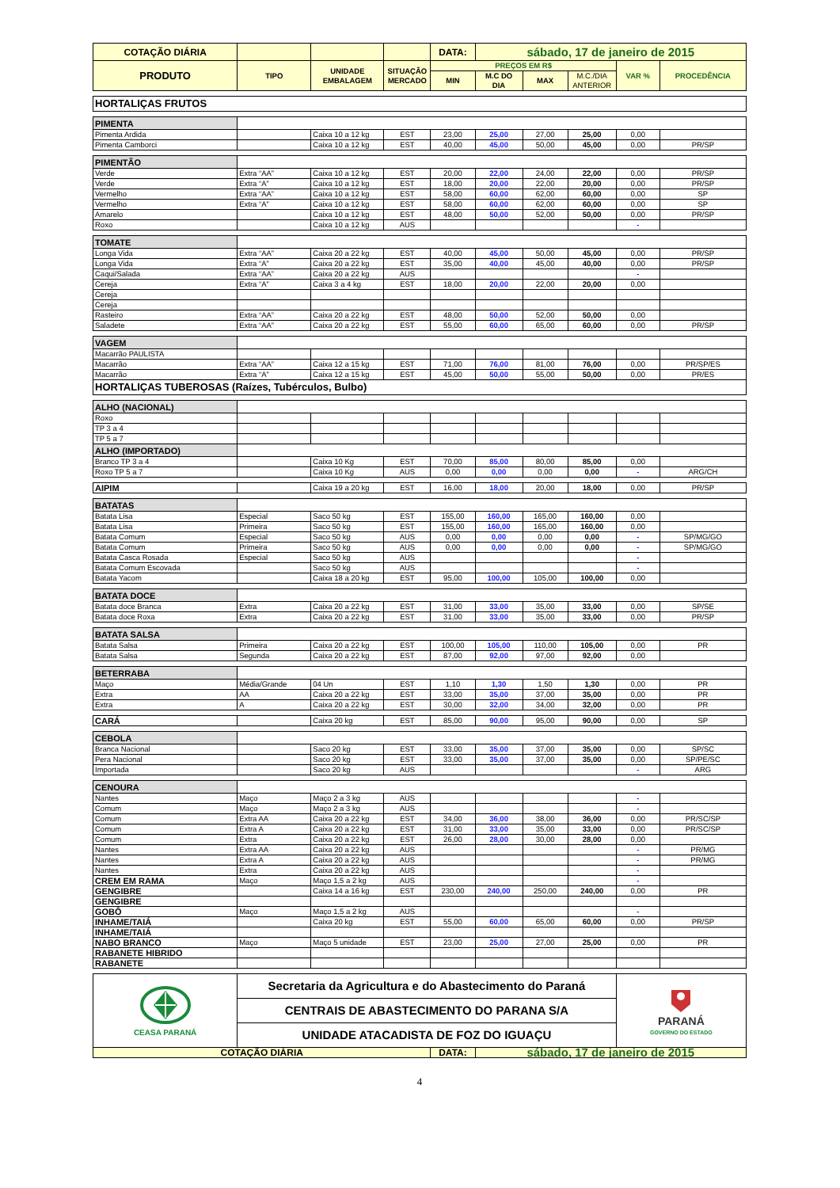| COTAÇÃO DIÁRIA | | | | DATA: | sábado, 17 de janeiro de 2015 | | | | |
| PRODUTO | TIPO | UNIDADE EMBALAGEM | SITUAÇÃO MERCADO | PREÇOS EM R$ | | | | VAR % | PROCEDÊNCIA |
| | | | | MIN | M.C DO DIA | MAX | M.C./DIA ANTERIOR | | |
| HORTALIÇAS FRUTOS | | | | | | | | | |
| PIMENTA | | | | | | | | | |
| Pimenta Ardida | | Caixa 10 a 12 kg | EST | 23,00 | 25,00 | 27,00 | 25,00 | 0,00 | |
| Pimenta Camborci | | Caixa 10 a 12 kg | EST | 40,00 | 45,00 | 50,00 | 45,00 | 0,00 | PR/SP |
| PIMENTÃO | | | | | | | | | |
| Verde | Extra “AA” | Caixa 10 a 12 kg | EST | 20,00 | 22,00 | 24,00 | 22,00 | 0,00 | PR/SP |
| Verde | Extra “A” | Caixa 10 a 12 kg | EST | 18,00 | 20,00 | 22,00 | 20,00 | 0,00 | PR/SP |
| Vermelho | Extra “AA” | Caixa 10 a 12 kg | EST | 58,00 | 60,00 | 62,00 | 60,00 | 0,00 | SP |
| Vermelho | Extra “A” | Caixa 10 a 12 kg | EST | 58,00 | 60,00 | 62,00 | 60,00 | 0,00 | SP |
| Amarelo | | Caixa 10 a 12 kg | EST | 48,00 | 50,00 | 52,00 | 50,00 | 0,00 | PR/SP |
| Roxo | | Caixa 10 a 12 kg | AUS | | | | | - | |
| TOMATE | | | | | | | | | |
| Longa Vida | Extra “AA” | Caixa 20 a 22 kg | EST | 40,00 | 45,00 | 50,00 | 45,00 | 0,00 | PR/SP |
| Longa Vida | Extra “A” | Caixa 20 a 22 kg | EST | 35,00 | 40,00 | 45,00 | 40,00 | 0,00 | PR/SP |
| Caqui/Salada | Extra “AA” | Caixa 20 a 22 kg | AUS | | | | | - | |
| Cereja | Extra “A” | Caixa 3 a 4 kg | EST | 18,00 | 20,00 | 22,00 | 20,00 | 0,00 | |
| Cereja | | | | | | | | | |
| Cereja | | | | | | | | | |
| Rasteiro | Extra “AA” | Caixa 20 a 22 kg | EST | 48,00 | 50,00 | 52,00 | 50,00 | 0,00 | |
| Saladete | Extra “AA” | Caixa 20 a 22 kg | EST | 55,00 | 60,00 | 65,00 | 60,00 | 0,00 | PR/SP |
| VAGEM | | | | | | | | | |
| Macarrão PAULISTA | | | | | | | | | |
| Macarrão | Extra “AA” | Caixa 12 a 15 kg | EST | 71,00 | 76,00 | 81,00 | 76,00 | 0,00 | PR/SP/ES |
| Macarrão | Extra “A” | Caixa 12 a 15 kg | EST | 45,00 | 50,00 | 55,00 | 50,00 | 0,00 | PR/ES |
| HORTALIÇAS TUBEROSAS (Raízes, Tubérculos, Bulbo) | | | | | | | | | |
| ALHO (NACIONAL) | | | | | | | | | |
| Roxo | | | | | | | | | |
| TP 3 a 4 | | | | | | | | | |
| TP 5 a 7 | | | | | | | | | |
| ALHO (IMPORTADO) | | | | | | | | | |
| Branco TP 3 a 4 | | Caixa 10 Kg | EST | 70,00 | 85,00 | 80,00 | 85,00 | 0,00 | |
| Roxo TP 5 a 7 | | Caixa 10 Kg | AUS | 0,00 | 0,00 | 0,00 | 0,00 | - | ARG/CH |
| AIPIM | | Caixa 19 a 20 kg | EST | 16,00 | 18,00 | 20,00 | 18,00 | 0,00 | PR/SP |
| BATATAS | | | | | | | | | |
| Batata Lisa | Especial | Saco 50 kg | EST | 155,00 | 160,00 | 165,00 | 160,00 | 0,00 | |
| Batata Lisa | Primeira | Saco 50 kg | EST | 155,00 | 160,00 | 165,00 | 160,00 | 0,00 | |
| Batata Comum | Especial | Saco 50 kg | AUS | 0,00 | 0,00 | 0,00 | 0,00 | - | SP/MG/GO |
| Batata Comum | Primeira | Saco 50 kg | AUS | 0,00 | 0,00 | 0,00 | 0,00 | - | SP/MG/GO |
| Batata Casca Rosada | Especial | Saco 50 kg | AUS | | | | | - | |
| Batata Comum Escovada | | Saco 50 kg | AUS | | | | | - | |
| Batata Yacom | | Caixa 18 a 20 kg | EST | 95,00 | 100,00 | 105,00 | 100,00 | 0,00 | |
| BATATA DOCE | | | | | | | | | |
| Batata doce Branca | Extra | Caixa 20 a 22 kg | EST | 31,00 | 33,00 | 35,00 | 33,00 | 0,00 | SP/SE |
| Batata doce Roxa | Extra | Caixa 20 a 22 kg | EST | 31,00 | 33,00 | 35,00 | 33,00 | 0,00 | PR/SP |
| BATATA SALSA | | | | | | | | | |
| Batata Salsa | Primeira | Caixa 20 a 22 kg | EST | 100,00 | 105,00 | 110,00 | 105,00 | 0,00 | PR |
| Batata Salsa | Segunda | Caixa 20 a 22 kg | EST | 87,00 | 92,00 | 97,00 | 92,00 | 0,00 | |
| BETERRABA | | | | | | | | | |
| Maço | Média/Grande | 04 Un | EST | 1,10 | 1,30 | 1,50 | 1,30 | 0,00 | PR |
| Extra | AA | Caixa 20 a 22 kg | EST | 33,00 | 35,00 | 37,00 | 35,00 | 0,00 | PR |
| Extra | A | Caixa 20 a 22 kg | EST | 30,00 | 32,00 | 34,00 | 32,00 | 0,00 | PR |
| CARÁ | | Caixa 20 kg | EST | 85,00 | 90,00 | 95,00 | 90,00 | 0,00 | SP |
| CEBOLA | | | | | | | | | |
| Branca Nacional | | Saco 20 kg | EST | 33,00 | 35,00 | 37,00 | 35,00 | 0,00 | SP/SC |
| Pera Nacional | | Saco 20 kg | EST | 33,00 | 35,00 | 37,00 | 35,00 | 0,00 | SP/PE/SC |
| Importada | | Saco 20 kg | AUS | | | | | - | ARG |
| CENOURA | | | | | | | | | |
| Nantes | Maço | Maço 2 a 3 kg | AUS | | | | | - | |
| Comum | Maço | Maço 2 a 3 kg | AUS | | | | | - | |
| Comum | Extra AA | Caixa 20 a 22 kg | EST | 34,00 | 36,00 | 38,00 | 36,00 | 0,00 | PR/SC/SP |
| Comum | Extra A | Caixa 20 a 22 kg | EST | 31,00 | 33,00 | 35,00 | 33,00 | 0,00 | PR/SC/SP |
| Comum | Extra | Caixa 20 a 22 kg | EST | 26,00 | 28,00 | 30,00 | 28,00 | 0,00 | |
| Nantes | Extra AA | Caixa 20 a 22 kg | AUS | | | | | - | PR/MG |
| Nantes | Extra A | Caixa 20 a 22 kg | AUS | | | | | - | PR/MG |
| Nantes | Extra | Caixa 20 a 22 kg | AUS | | | | | - | |
| CREM EM RAMA | Maço | Maço 1,5 a 2 kg | AUS | | | | | - | |
| GENGIBRE | | Caixa 14 a 16 kg | EST | 230,00 | 240,00 | 250,00 | 240,00 | 0,00 | PR |
| GENGIBRE | | | | | | | | | |
| GOBÔ | Maço | Maço 1,5 a 2 kg | AUS | | | | | - | |
| INHAME/TAIÁ | | Caixa 20 kg | EST | 55,00 | 60,00 | 65,00 | 60,00 | 0,00 | PR/SP |
| INHAME/TAIÁ | | | | | | | | | |
| NABO BRANCO | Maço | Maço 5 unidade | EST | 23,00 | 25,00 | 27,00 | 25,00 | 0,00 | PR |
| RABANETE HIBRIDO | | | | | | | | | |
| RABANETE | | | | | | | | | |
| CEASA PARANÁ | Secretaria da Agricultura e do Abastecimento do Paraná | | | | | | | PARANÁ GOVERNO DO ESTADO | |
| | CENTRAIS DE ABASTECIMENTO DO PARANA S/A | | | | | | | | |
| | UNIDADE ATACADISTA DE FOZ DO IGUAÇU | | | | | | | | |
| COTAÇÃO DIÁRIA | | | | DATA: | sábado, 17 de janeiro de 2015 | | | | |
4